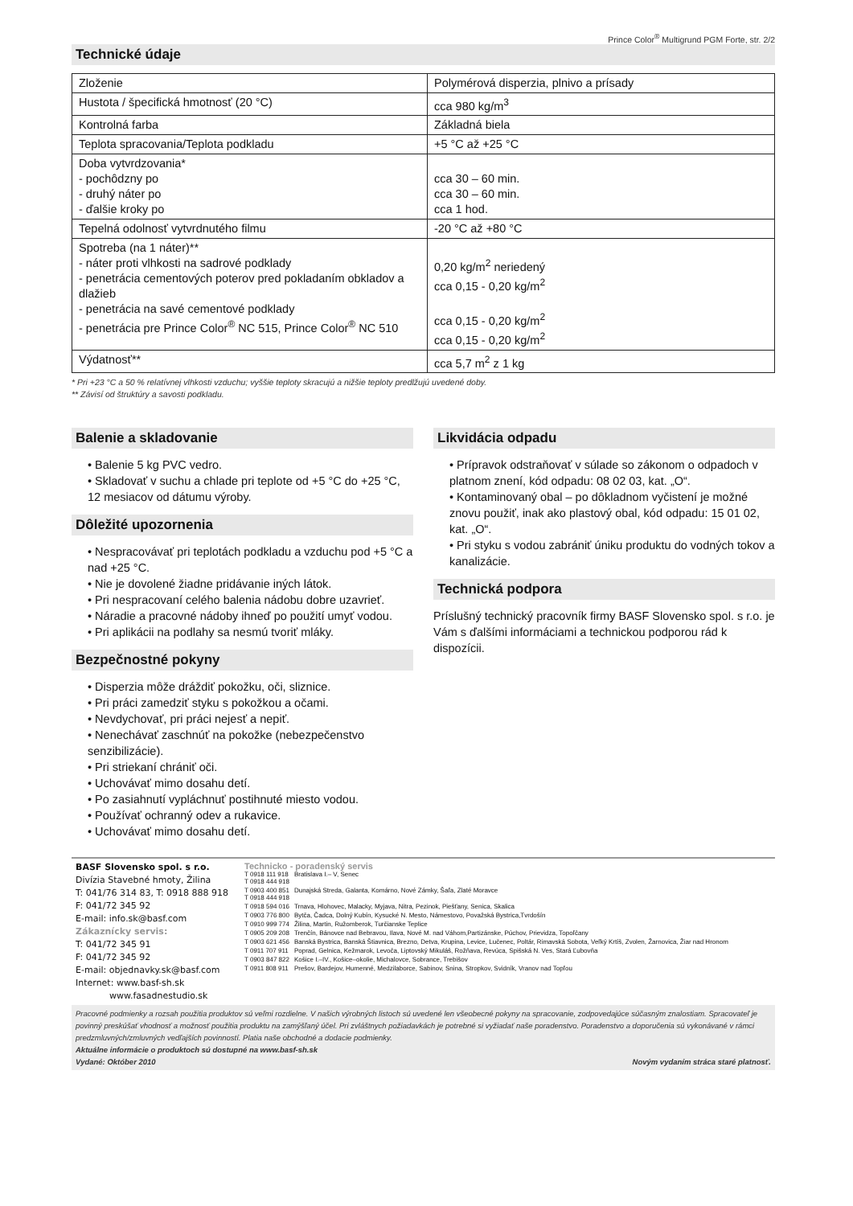Prince Color<sup>®</sup> Multigrund PGM Forte, str. 2/2
Technické údaje
| Zloženie | Polymérová disperzia, plnivo a prísady |
| Hustota / špecifická hmotnosť (20 °C) | cca 980 kg/m<sup>3</sup> |
| Kontrolná farba | Základná biela |
| Teplota spracovania/Teplota podkladu | +5 °C až +25 °C |
| Doba vytvrdzovania* - pochôdzny po - druhý náter po - ďalšie kroky po | cca 30 – 60 min. cca 30 – 60 min. cca 1 hod. |
| Tepelná odolnosť vytvrdnutého filmu | -20 °C až +80 °C |
| Spotreba (na 1 náter)** - náter proti vlhkosti na sadrové podklady - penetrácia cementových poterov pred pokladaním obkladov a dlažieb - penetrácia na savé cementové podklady - penetrácia pre Prince Color<sup>®</sup> NC 515, Prince Color<sup>®</sup> NC 510 | 0,20 kg/m<sup>2</sup> neriedený cca 0,15 - 0,20 kg/m<sup>2</sup> cca 0,15 - 0,20 kg/m<sup>2</sup> cca 0,15 - 0,20 kg/m<sup>2</sup> |
| Výdatnosť** | cca 5,7 m<sup>2</sup> z 1 kg |
* Pri +23 °C a 50 % relatívnej vlhkosti vzduchu; vyššie teploty skracujú a nižšie teploty predlžujú uvedené doby.
** Závisí od štruktúry a savosti podkladu.
Balenie a skladovanie
• Balenie 5 kg PVC vedro.
• Skladovať v suchu a chlade pri teplote od +5 °C do +25 °C, 12 mesiacov od dátumu výroby.
Dôležité upozornenia
• Nespracovávať pri teplotách podkladu a vzduchu pod +5 °C a nad +25 °C.
• Nie je dovolené žiadne pridávanie iných látok.
• Pri nespracovaní celého balenia nádobu dobre uzavrieť.
• Náradie a pracovné nádoby ihneď po použití umyť vodou.
• Pri aplikácii na podlahy sa nesmú tvoriť mláky.
Bezpečnostné pokyny
• Disperzia môže dráždiť pokožku, oči, sliznice.
• Pri práci zamedziť styku s pokožkou a očami.
• Nevdychovať, pri práci nejesť a nepiť.
• Nenechávať zaschnúť na pokožke (nebezpečenstvo senzibilizácie).
• Pri striekaní chrániť oči.
• Uchovávať mimo dosahu detí.
• Po zasiahnutí vypláchnuť postihnuté miesto vodou.
• Používať ochranný odev a rukavice.
• Uchovávať mimo dosahu detí.
Likvidácia odpadu
• Prípravok odstraňovať v súlade so zákonom o odpadoch v platnom znení, kód odpadu: 08 02 03, kat. „O“.
• Kontaminovaný obal – po dôkladnom vyčistení je možné znovu použiť, inak ako plastový obal, kód odpadu: 15 01 02, kat. „O“.
• Pri styku s vodou zabrániť úniku produktu do vodných tokov a kanalizácie.
Technická podpora
Príslušný technický pracovník firmy BASF Slovensko spol. s r.o. je Vám s ďalšími informáciami a technickou podporou rád k dispozícii.
BASF Slovensko spol. s r.o.
Divízia Stavebné hmoty, Žilina
T: 041/76 314 83, T: 0918 888 918
F: 041/72 345 92
E-mail: info.sk@basf.com
Zákaznícky servis:
T: 041/72 345 91
F: 041/72 345 92
E-mail: objednavky.sk@basf.com
Internet: www.basf-sh.sk
www.fasadnestudio.sk
Technicko - poradenský servis
| T 0918 111 918 T 0918 444 918 | Bratislava I.– V, Senec |
| T 0903 400 851 T 0918 444 918 | Dunajská Streda, Galanta, Komárno, Nové Zámky, Šaľa, Zlaté Moravce |
| T 0918 594 016 | Trnava, Hlohovec, Malacky, Myjava, Nitra, Pezinok, Piešťany, Senica, Skalica |
| T 0903 776 800 | Bytča, Čadca, Dolný Kubín, Kysucké N. Mesto, Námestovo, Považská Bystrica,Tvrdošín |
| T 0910 999 774 | Žilina, Martin, Ružomberok, Turčianske Teplice |
| T 0905 209 208 | Trenčín, Bánovce nad Bebravou, Ilava, Nové M. nad Váhom,Partizánske, Púchov, Prievidza, Topoľčany |
| T 0903 621 456 | Banská Bystrica, Banská Štiavnica, Brezno, Detva, Krupina, Levice, Lučenec, Poltár, Rimavská Sobota, Veľký Krtíš, Zvolen, Žarnovica, Žiar nad Hronom |
| T 0911 707 911 | Poprad, Gelnica, Kežmarok, Levoča, Liptovský Mikuláš, Rožňava, Revúca, Spišská N. Ves, Stará Ľubovňa |
| T 0903 847 822 | Košice I.–IV., Košice–okolie, Michalovce, Sobrance, Trebišov |
| T 0911 808 911 | Prešov, Bardejov, Humenné, Medzilaborce, Sabinov, Snina, Stropkov, Svidník, Vranov nad Topľou |
Pracovné podmienky a rozsah použitia produktov sú veľmi rozdielne. V našich výrobných listoch sú uvedené len všeobecné pokyny na spracovanie, zodpovedajúce súčasným znalostiam. Spracovateľ je povinný preskúšať vhodnosť a možnosť použitia produktu na zamýšľaný účel. Pri zvláštnych požiadavkách je potrebné si vyžiadať naše poradenstvo. Poradenstvo a doporučenia sú vykonávané v rámci predzmluvných/zmluvných vedľajších povinností. Platia naše obchodné a dodacie podmienky.
Aktuálne informácie o produktoch sú dostupné na www.basf-sh.sk
Vydané: Október 2010 Novým vydaním stráca staré platnosť.